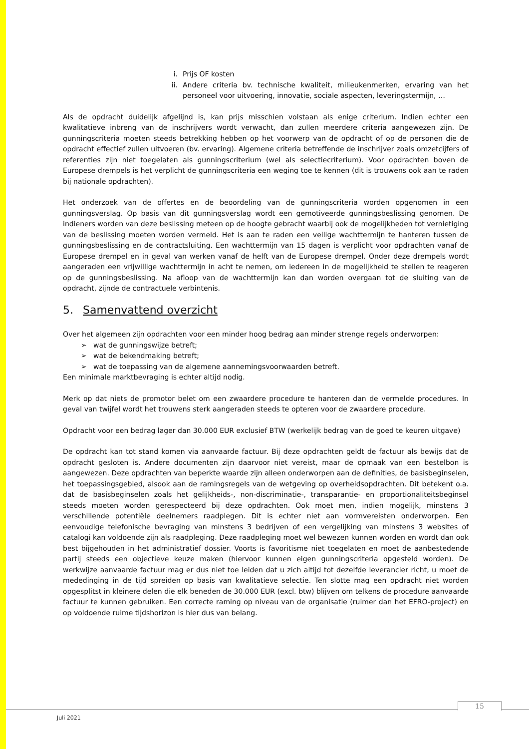i. Prijs OF kosten
ii. Andere criteria bv. technische kwaliteit, milieukenmerken, ervaring van het personeel voor uitvoering, innovatie, sociale aspecten, leveringstermijn, …
Als de opdracht duidelijk afgelijnd is, kan prijs misschien volstaan als enige criterium. Indien echter een kwalitatieve inbreng van de inschrijvers wordt verwacht, dan zullen meerdere criteria aangewezen zijn. De gunningscriteria moeten steeds betrekking hebben op het voorwerp van de opdracht of op de personen die de opdracht effectief zullen uitvoeren (bv. ervaring). Algemene criteria betreffende de inschrijver zoals omzetcijfers of referenties zijn niet toegelaten als gunningscriterium (wel als selectiecriterium). Voor opdrachten boven de Europese drempels is het verplicht de gunningscriteria een weging toe te kennen (dit is trouwens ook aan te raden bij nationale opdrachten).
Het onderzoek van de offertes en de beoordeling van de gunningscriteria worden opgenomen in een gunningsverslag. Op basis van dit gunningsverslag wordt een gemotiveerde gunningsbeslissing genomen. De indieners worden van deze beslissing meteen op de hoogte gebracht waarbij ook de mogelijkheden tot vernietiging van de beslissing moeten worden vermeld. Het is aan te raden een veilige wachttermijn te hanteren tussen de gunningsbeslissing en de contractsluiting. Een wachttermijn van 15 dagen is verplicht voor opdrachten vanaf de Europese drempel en in geval van werken vanaf de helft van de Europese drempel. Onder deze drempels wordt aangeraden een vrijwillige wachttermijn in acht te nemen, om iedereen in de mogelijkheid te stellen te reageren op de gunningsbeslissing. Na afloop van de wachttermijn kan dan worden overgaan tot de sluiting van de opdracht, zijnde de contractuele verbintenis.
5. Samenvattend overzicht
Over het algemeen zijn opdrachten voor een minder hoog bedrag aan minder strenge regels onderworpen:
➢ wat de gunningswijze betreft;
➢ wat de bekendmaking betreft;
➢ wat de toepassing van de algemene aannemingsvoorwaarden betreft.
Een minimale marktbevraging is echter altijd nodig.
Merk op dat niets de promotor belet om een zwaardere procedure te hanteren dan de vermelde procedures. In geval van twijfel wordt het trouwens sterk aangeraden steeds te opteren voor de zwaardere procedure.
Opdracht voor een bedrag lager dan 30.000 EUR exclusief BTW (werkelijk bedrag van de goed te keuren uitgave)
De opdracht kan tot stand komen via aanvaarde factuur. Bij deze opdrachten geldt de factuur als bewijs dat de opdracht gesloten is. Andere documenten zijn daarvoor niet vereist, maar de opmaak van een bestelbon is aangewezen. Deze opdrachten van beperkte waarde zijn alleen onderworpen aan de definities, de basisbeginselen, het toepassingsgebied, alsook aan de ramingsregels van de wetgeving op overheidsopdrachten. Dit betekent o.a. dat de basisbeginselen zoals het gelijkheids-, non-discriminatie-, transparantie- en proportionaliteitsbeginsel steeds moeten worden gerespecteerd bij deze opdrachten. Ook moet men, indien mogelijk, minstens 3 verschillende potentiële deelnemers raadplegen. Dit is echter niet aan vormvereisten onderworpen. Een eenvoudige telefonische bevraging van minstens 3 bedrijven of een vergelijking van minstens 3 websites of catalogi kan voldoende zijn als raadpleging. Deze raadpleging moet wel bewezen kunnen worden en wordt dan ook best bijgehouden in het administratief dossier. Voorts is favoritisme niet toegelaten en moet de aanbestedende partij steeds een objectieve keuze maken (hiervoor kunnen eigen gunningscriteria opgesteld worden). De werkwijze aanvaarde factuur mag er dus niet toe leiden dat u zich altijd tot dezelfde leverancier richt, u moet de mededinging in de tijd spreiden op basis van kwalitatieve selectie. Ten slotte mag een opdracht niet worden opgesplitst in kleinere delen die elk beneden de 30.000 EUR (excl. btw) blijven om telkens de procedure aanvaarde factuur te kunnen gebruiken. Een correcte raming op niveau van de organisatie (ruimer dan het EFRO-project) en op voldoende ruime tijdshorizon is hier dus van belang.
Juli 2021
15